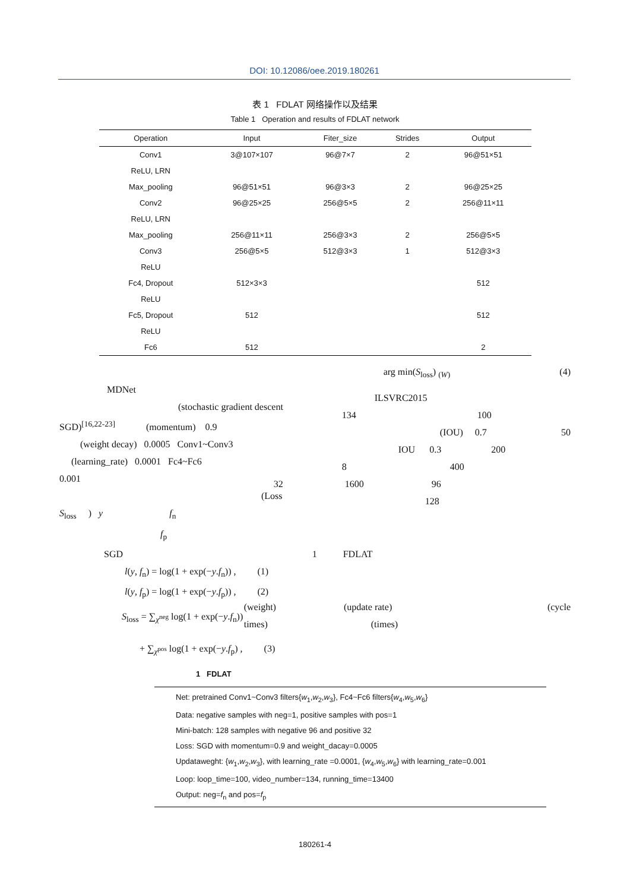DOI: 10.12086/oee.2019.180261
表 1 FDLAT 网络操作以及结果
Table 1 Operation and results of FDLAT network
| Operation | Input | Fiter_size | Strides | Output |
| --- | --- | --- | --- | --- |
| Conv1 | 3@107×107 | 96@7×7 | 2 | 96@51×51 |
| ReLU, LRN | | | | |
| Max_pooling | 96@51×51 | 96@3×3 | 2 | 96@25×25 |
| Conv2 | 96@25×25 | 256@5×5 | 2 | 256@11×11 |
| ReLU, LRN | | | | |
| Max_pooling | 256@11×11 | 256@3×3 | 2 | 256@5×5 |
| Conv3 | 256@5×5 | 512@3×3 | 1 | 512@3×3 |
| ReLU | | | | |
| Fc4, Dropout | 512×3×3 | | | 512 |
| ReLU | | | | |
| Fc5, Dropout | 512 | | | 512 |
| ReLU | | | | |
| Fc6 | 512 | | | 2 |
MDNet
(stochastic gradient descent
SGD)<sup>[16,22-23]</sup> (momentum) 0.9
(weight decay) 0.0005 Conv1~Conv3
(learning_rate) 0.0001 Fc4~Fc6
0.001
(Loss
S<sub>loss</sub> ) y f<sub>n</sub>
f<sub>p</sub>
SGD
l(y, f<sub>n</sub>) = log(1 + exp(−y.f<sub>n</sub>)) , (1)
l(y, f<sub>p</sub>) = log(1 + exp(−y.f<sub>p</sub>)) , (2)
S<sub>loss</sub> = ∑<sub>χ<sup>neg</sup></sub> log(1 + exp(−y.f<sub>n</sub>))
+ ∑<sub>χ<sup>pos</sup></sub> log(1 + exp(−y.f<sub>p</sub>) , (3)
arg min(S<sub>loss</sub>) <sub>(W)</sub> (4)
ILSVRC2015
134 100
(IOU) 0.7 50
IOU 0.3 200
8 400
32 1600 96
128
1 FDLAT
(weight) (update rate) (cycle
times) (times)
1 FDLAT
Net: pretrained Conv1~Conv3 filters{w<sub>1</sub>,w<sub>2</sub>,w<sub>3</sub>}, Fc4~Fc6 filters{w<sub>4</sub>,w<sub>5</sub>,w<sub>6</sub>}
Data: negative samples with neg=1, positive samples with pos=1
Mini-batch: 128 samples with negative 96 and positive 32
Loss: SGD with momentum=0.9 and weight_dacay=0.0005
Updataweght: {w<sub>1</sub>,w<sub>2</sub>,w<sub>3</sub>}, with learning_rate =0.0001, {w<sub>4</sub>,w<sub>5</sub>,w<sub>6</sub>} with learning_rate=0.001
Loop: loop_time=100, video_number=134, running_time=13400
Output: neg=f<sub>n</sub> and pos=f<sub>p</sub>
180261-4